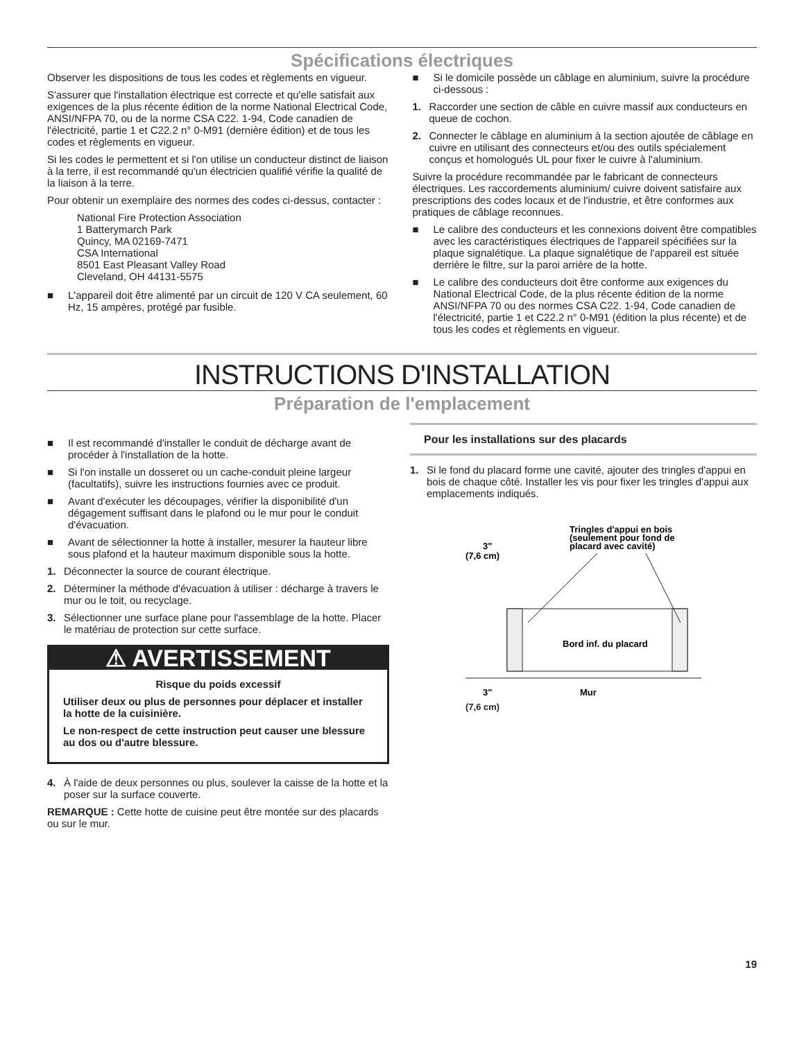Spécifications électriques
Observer les dispositions de tous les codes et règlements en vigueur.
S'assurer que l'installation électrique est correcte et qu'elle satisfait aux exigences de la plus récente édition de la norme National Electrical Code, ANSI/NFPA 70, ou de la norme CSA C22. 1-94, Code canadien de l'électricité, partie 1 et C22.2 n° 0-M91 (dernière édition) et de tous les codes et règlements en vigueur.
Si les codes le permettent et si l'on utilise un conducteur distinct de liaison à la terre, il est recommandé qu'un électricien qualifié vérifie la qualité de la liaison à la terre.
Pour obtenir un exemplaire des normes des codes ci-dessus, contacter :
National Fire Protection Association
1 Batterymarch Park
Quincy, MA 02169-7471
CSA International
8501 East Pleasant Valley Road
Cleveland, OH 44131-5575
■ L'appareil doit être alimenté par un circuit de 120 V CA seulement, 60 Hz, 15 ampères, protégé par fusible.
■ Si le domicile possède un câblage en aluminium, suivre la procédure ci-dessous :
1. Raccorder une section de câble en cuivre massif aux conducteurs en queue de cochon.
2. Connecter le câblage en aluminium à la section ajoutée de câblage en cuivre en utilisant des connecteurs et/ou des outils spécialement conçus et homologués UL pour fixer le cuivre à l'aluminium.
Suivre la procédure recommandée par le fabricant de connecteurs électriques. Les raccordements aluminium/ cuivre doivent satisfaire aux prescriptions des codes locaux et de l'industrie, et être conformes aux pratiques de câblage reconnues.
■ Le calibre des conducteurs et les connexions doivent être compatibles avec les caractéristiques électriques de l'appareil spécifiées sur la plaque signalétique. La plaque signalétique de l'appareil est située derrière le filtre, sur la paroi arrière de la hotte.
■ Le calibre des conducteurs doit être conforme aux exigences du National Electrical Code, de la plus récente édition de la norme ANSI/NFPA 70 ou des normes CSA C22. 1-94, Code canadien de l'électricité, partie 1 et C22.2 n° 0-M91 (édition la plus récente) et de tous les codes et règlements en vigueur.
INSTRUCTIONS D'INSTALLATION
Préparation de l'emplacement
■ Il est recommandé d'installer le conduit de décharge avant de procéder à l'installation de la hotte.
■ Si l'on installe un dosseret ou un cache-conduit pleine largeur (facultatifs), suivre les instructions fournies avec ce produit.
■ Avant d'exécuter les découpages, vérifier la disponibilité d'un dégagement suffisant dans le plafond ou le mur pour le conduit d'évacuation.
■ Avant de sélectionner la hotte à installer, mesurer la hauteur libre sous plafond et la hauteur maximum disponible sous la hotte.
1. Déconnecter la source de courant électrique.
2. Déterminer la méthode d'évacuation à utiliser : décharge à travers le mur ou le toit, ou recyclage.
3. Sélectionner une surface plane pour l'assemblage de la hotte. Placer le matériau de protection sur cette surface.
⚠ AVERTISSEMENT
Risque du poids excessif
Utiliser deux ou plus de personnes pour déplacer et installer la hotte de la cuisinière.
Le non-respect de cette instruction peut causer une blessure au dos ou d'autre blessure.
4. À l'aide de deux personnes ou plus, soulever la caisse de la hotte et la poser sur la surface couverte.
REMARQUE : Cette hotte de cuisine peut être montée sur des placards ou sur le mur.
Pour les installations sur des placards
1. Si le fond du placard forme une cavité, ajouter des tringles d'appui en bois de chaque côté. Installer les vis pour fixer les tringles d'appui aux emplacements indiqués.
Tringles d'appui en bois
(seulement pour fond de
placard avec cavité)
3"
(7,6 cm)
Bord inf. du placard
3"
Mur
(7,6 cm)
19